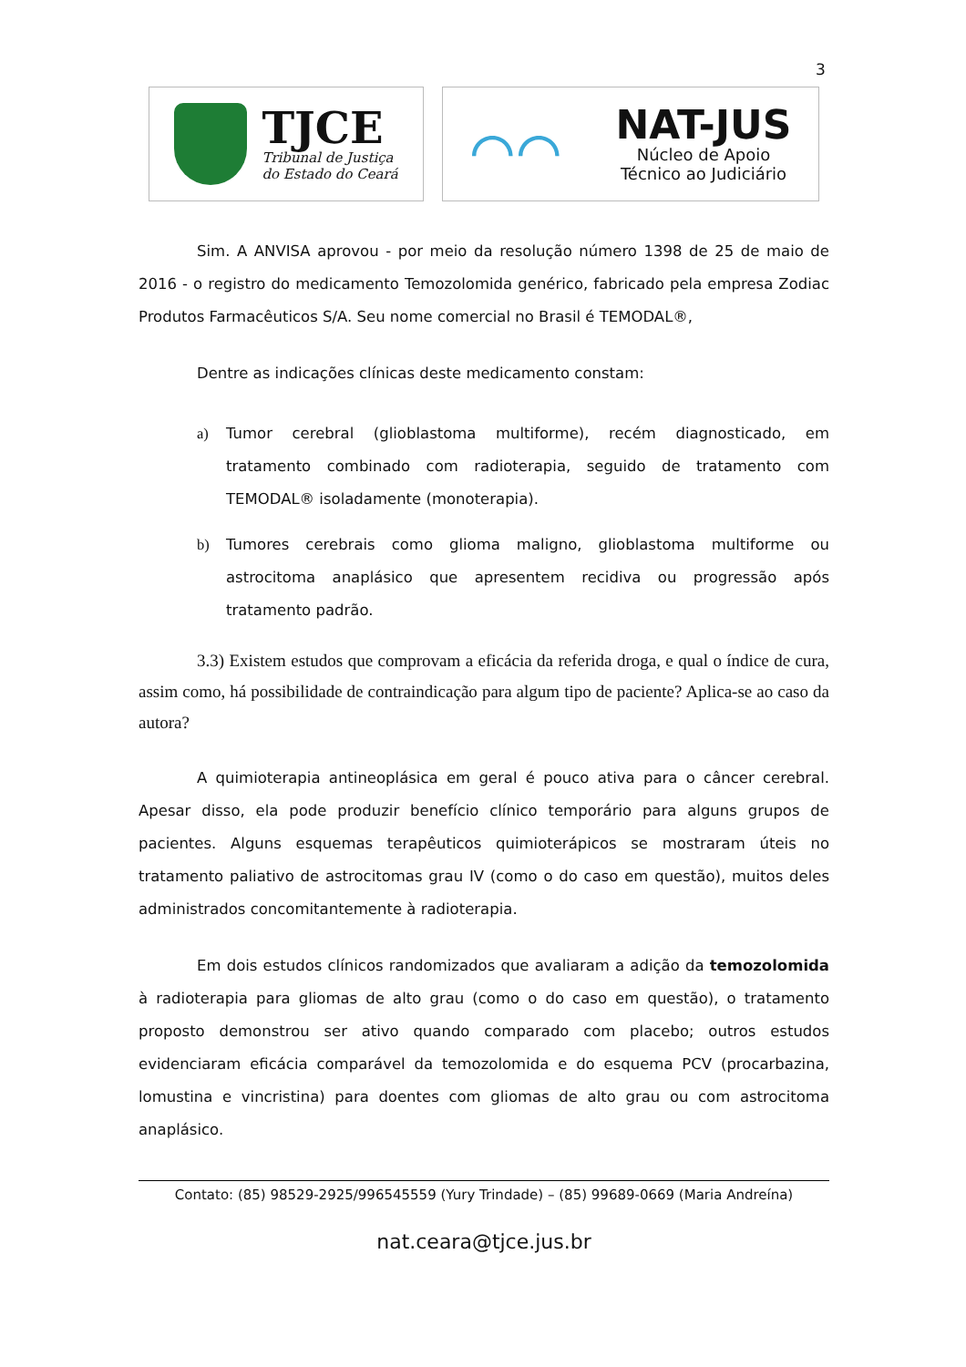3
TJCE
Tribunal de Justiça
do Estado do Ceará
⌒⌒
NAT-JUS
Núcleo de Apoio
Técnico ao Judiciário
Sim. A ANVISA aprovou - por meio da resolução número 1398 de 25 de maio de 2016 - o registro do medicamento Temozolomida genérico, fabricado pela empresa Zodiac Produtos Farmacêuticos S/A. Seu nome comercial no Brasil é TEMODAL®,
Dentre as indicações clínicas deste medicamento constam:
a) Tumor cerebral (glioblastoma multiforme), recém diagnosticado, em tratamento combinado com radioterapia, seguido de tratamento com TEMODAL® isoladamente (monoterapia).
b) Tumores cerebrais como glioma maligno, glioblastoma multiforme ou astrocitoma anaplásico que apresentem recidiva ou progressão após tratamento padrão.
3.3) Existem estudos que comprovam a eficácia da referida droga, e qual o índice de cura, assim como, há possibilidade de contraindicação para algum tipo de paciente? Aplica-se ao caso da autora?
A quimioterapia antineoplásica em geral é pouco ativa para o câncer cerebral. Apesar disso, ela pode produzir benefício clínico temporário para alguns grupos de pacientes. Alguns esquemas terapêuticos quimioterápicos se mostraram úteis no tratamento paliativo de astrocitomas grau IV (como o do caso em questão), muitos deles administrados concomitantemente à radioterapia.
Em dois estudos clínicos randomizados que avaliaram a adição da temozolomida à radioterapia para gliomas de alto grau (como o do caso em questão), o tratamento proposto demonstrou ser ativo quando comparado com placebo; outros estudos evidenciaram eficácia comparável da temozolomida e do esquema PCV (procarbazina, lomustina e vincristina) para doentes com gliomas de alto grau ou com astrocitoma anaplásico.
Contato: (85) 98529-2925/996545559 (Yury Trindade) – (85) 99689-0669 (Maria Andreína)
nat.ceara@tjce.jus.br